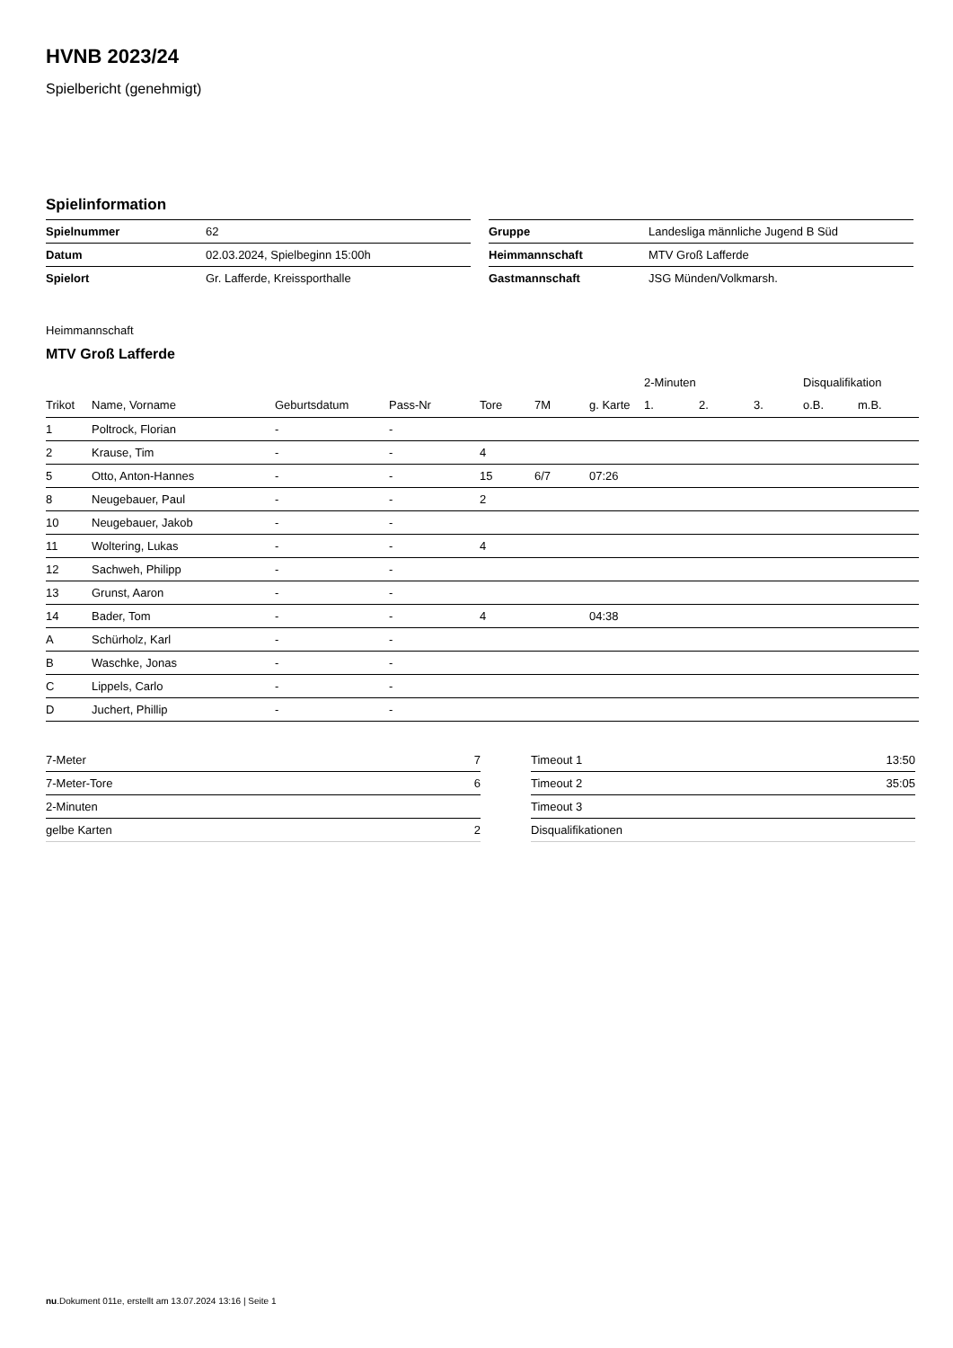HVNB 2023/24
Spielbericht (genehmigt)
Spielinformation
| Spielnummer | 62 |
| Datum | 02.03.2024, Spielbeginn 15:00h |
| Spielort | Gr. Lafferde, Kreissporthalle |
| Gruppe | Landesliga männliche Jugend B Süd |
| Heimmannschaft | MTV Groß Lafferde |
| Gastmannschaft | JSG Münden/Volkmarsh. |
Heimmannschaft
MTV Groß Lafferde
| | | | | | | | 2-Minuten | | | Disqualifikation | |
| --- | --- | --- | --- | --- | --- | --- | --- | --- | --- | --- | --- |
| Trikot | Name, Vorname | Geburtsdatum | Pass-Nr | Tore | 7M | g. Karte | 1. | 2. | 3. | o.B. | m.B. |
| 1 | Poltrock, Florian | - | - | | | | | | | | |
| 2 | Krause, Tim | - | - | 4 | | | | | | | |
| 5 | Otto, Anton-Hannes | - | - | 15 | 6/7 | 07:26 | | | | | |
| 8 | Neugebauer, Paul | - | - | 2 | | | | | | | |
| 10 | Neugebauer, Jakob | - | - | | | | | | | | |
| 11 | Woltering, Lukas | - | - | 4 | | | | | | | |
| 12 | Sachweh, Philipp | - | - | | | | | | | | |
| 13 | Grunst, Aaron | - | - | | | | | | | | |
| 14 | Bader, Tom | - | - | 4 | | 04:38 | | | | | |
| A | Schürholz, Karl | - | - | | | | | | | | |
| B | Waschke, Jonas | - | - | | | | | | | | |
| C | Lippels, Carlo | - | - | | | | | | | | |
| D | Juchert, Phillip | - | - | | | | | | | | |
| 7-Meter | 7 |
| 7-Meter-Tore | 6 |
| 2-Minuten | |
| gelbe Karten | 2 |
| Timeout 1 | 13:50 |
| Timeout 2 | 35:05 |
| Timeout 3 | |
| Disqualifikationen | |
nu.Dokument 011e, erstellt am 13.07.2024 13:16 | Seite 1